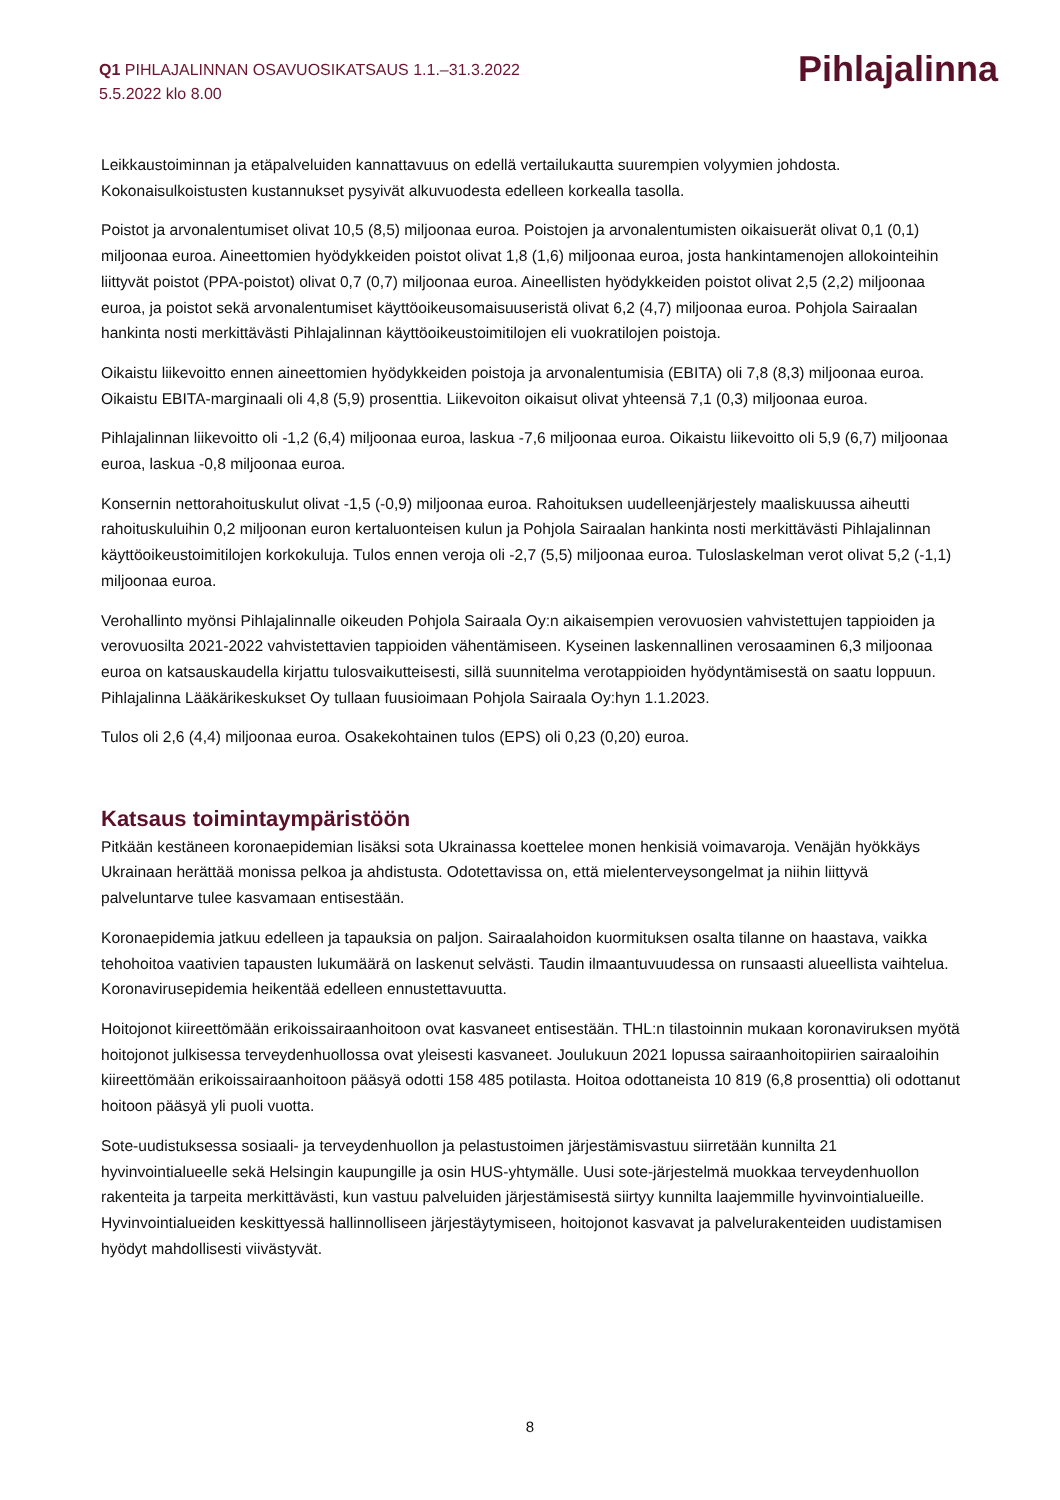Q1 PIHLAJALINNAN OSAVUOSIKATSAUS 1.1.–31.3.2022
5.5.2022 klo 8.00
Pihlajalinna
Leikkaustoiminnan ja etäpalveluiden kannattavuus on edellä vertailukautta suurempien volyymien johdosta. Kokonaisulkoistusten kustannukset pysyivät alkuvuodesta edelleen korkealla tasolla.
Poistot ja arvonalentumiset olivat 10,5 (8,5) miljoonaa euroa. Poistojen ja arvonalentumisten oikaisuerät olivat 0,1 (0,1) miljoonaa euroa. Aineettomien hyödykkeiden poistot olivat 1,8 (1,6) miljoonaa euroa, josta hankintamenojen allokointeihin liittyvät poistot (PPA-poistot) olivat 0,7 (0,7) miljoonaa euroa. Aineellisten hyödykkeiden poistot olivat 2,5 (2,2) miljoonaa euroa, ja poistot sekä arvonalentumiset käyttöoikeusomaisuuseristä olivat 6,2 (4,7) miljoonaa euroa. Pohjola Sairaalan hankinta nosti merkittävästi Pihlajalinnan käyttöoikeustoimitilojen eli vuokratilojen poistoja.
Oikaistu liikevoitto ennen aineettomien hyödykkeiden poistoja ja arvonalentumisia (EBITA) oli 7,8 (8,3) miljoonaa euroa. Oikaistu EBITA-marginaali oli 4,8 (5,9) prosenttia. Liikevoiton oikaisut olivat yhteensä 7,1 (0,3) miljoonaa euroa.
Pihlajalinnan liikevoitto oli -1,2 (6,4) miljoonaa euroa, laskua -7,6 miljoonaa euroa. Oikaistu liikevoitto oli 5,9 (6,7) miljoonaa euroa, laskua -0,8 miljoonaa euroa.
Konsernin nettorahoituskulut olivat -1,5 (-0,9) miljoonaa euroa. Rahoituksen uudelleenjärjestely maaliskuussa aiheutti rahoituskuluihin 0,2 miljoonan euron kertaluonteisen kulun ja Pohjola Sairaalan hankinta nosti merkittävästi Pihlajalinnan käyttöoikeustoimitilojen korkokuluja. Tulos ennen veroja oli -2,7 (5,5) miljoonaa euroa. Tuloslaskelman verot olivat 5,2 (-1,1) miljoonaa euroa.
Verohallinto myönsi Pihlajalinnalle oikeuden Pohjola Sairaala Oy:n aikaisempien verovuosien vahvistettujen tappioiden ja verovuosilta 2021-2022 vahvistettavien tappioiden vähentämiseen. Kyseinen laskennallinen verosaaminen 6,3 miljoonaa euroa on katsauskaudella kirjattu tulosvaikutteisesti, sillä suunnitelma verotappioiden hyödyntämisestä on saatu loppuun. Pihlajalinna Lääkärikeskukset Oy tullaan fuusioimaan Pohjola Sairaala Oy:hyn 1.1.2023.
Tulos oli 2,6 (4,4) miljoonaa euroa. Osakekohtainen tulos (EPS) oli 0,23 (0,20) euroa.
Katsaus toimintaympäristöön
Pitkään kestäneen koronaepidemian lisäksi sota Ukrainassa koettelee monen henkisiä voimavaroja. Venäjän hyökkäys Ukrainaan herättää monissa pelkoa ja ahdistusta. Odotettavissa on, että mielenterveysongelmat ja niihin liittyvä palveluntarve tulee kasvamaan entisestään.
Koronaepidemia jatkuu edelleen ja tapauksia on paljon. Sairaalahoidon kuormituksen osalta tilanne on haastava, vaikka tehohoitoa vaativien tapausten lukumäärä on laskenut selvästi. Taudin ilmaantuvuudessa on runsaasti alueellista vaihtelua. Koronavirusepidemia heikentää edelleen ennustettavuutta.
Hoitojonot kiireettömään erikoissairaanhoitoon ovat kasvaneet entisestään. THL:n tilastoinnin mukaan koronaviruksen myötä hoitojonot julkisessa terveydenhuollossa ovat yleisesti kasvaneet. Joulukuun 2021 lopussa sairaanhoitopiirien sairaaloihin kiireettömään erikoissairaanhoitoon pääsyä odotti 158 485 potilasta. Hoitoa odottaneista 10 819 (6,8 prosenttia) oli odottanut hoitoon pääsyä yli puoli vuotta.
Sote-uudistuksessa sosiaali- ja terveydenhuollon ja pelastustoimen järjestämisvastuu siirretään kunnilta 21 hyvinvointialueelle sekä Helsingin kaupungille ja osin HUS-yhtymälle. Uusi sote-järjestelmä muokkaa terveydenhuollon rakenteita ja tarpeita merkittävästi, kun vastuu palveluiden järjestämisestä siirtyy kunnilta laajemmille hyvinvointialueille. Hyvinvointialueiden keskittyessä hallinnolliseen järjestäytymiseen, hoitojonot kasvavat ja palvelurakenteiden uudistamisen hyödyt mahdollisesti viivästyvät.
8